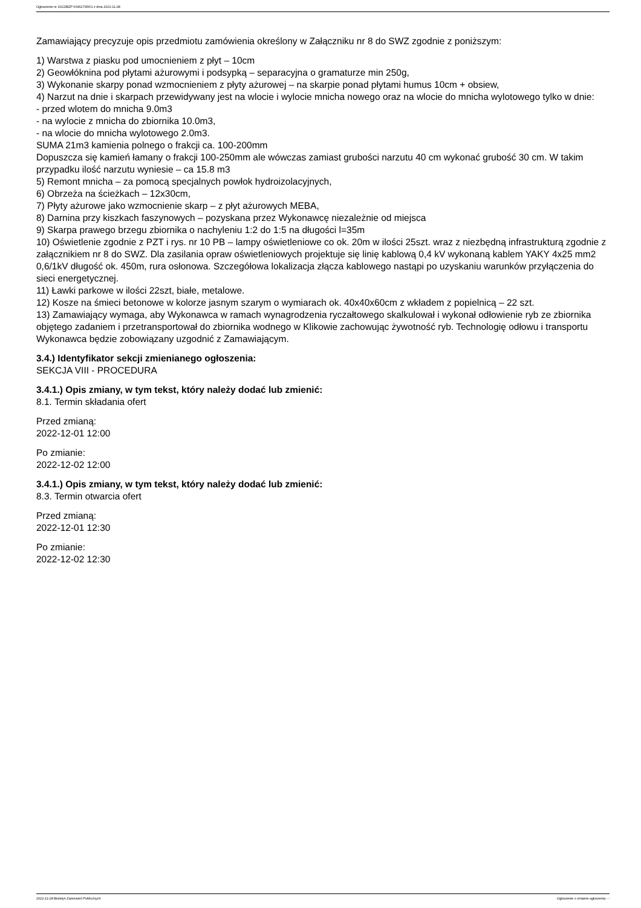Ogłoszenie nr 2022/BZP 00462795/01 z dnia 2022-11-28
Zamawiający precyzuje opis przedmiotu zamówienia określony w Załączniku nr 8 do SWZ zgodnie z poniższym:
1) Warstwa z piasku pod umocnieniem z płyt – 10cm
2) Geowłóknina pod płytami ażurowymi i podsypką – separacyjna o gramaturze min 250g,
3) Wykonanie skarpy ponad wzmocnieniem z płyty ażurowej – na skarpie ponad płytami humus 10cm + obsiew,
4) Narzut na dnie i skarpach przewidywany jest na wlocie i wylocie mnicha nowego oraz na wlocie do mnicha wylotowego tylko w dnie:
- przed wlotem do mnicha 9.0m3
- na wylocie z mnicha do zbiornika 10.0m3,
- na wlocie do mnicha wylotowego 2.0m3.
SUMA 21m3 kamienia polnego o frakcji ca. 100-200mm
Dopuszcza się kamień łamany o frakcji 100-250mm ale wówczas zamiast grubości narzutu 40 cm wykonać grubość 30 cm. W takim przypadku ilość narzutu wyniesie – ca 15.8 m3
5) Remont mnicha – za pomocą specjalnych powłok hydroizolacyjnych,
6) Obrzeża na ścieżkach – 12x30cm,
7) Płyty ażurowe jako wzmocnienie skarp – z płyt ażurowych MEBA,
8) Darnina przy kiszkach faszynowych – pozyskana przez Wykonawcę niezależnie od miejsca
9) Skarpa prawego brzegu zbiornika o nachyleniu 1:2 do 1:5 na długości l=35m
10) Oświetlenie zgodnie z PZT i rys. nr 10 PB – lampy oświetleniowe co ok. 20m w ilości 25szt. wraz z niezbędną infrastrukturą zgodnie z załącznikiem nr 8 do SWZ. Dla zasilania opraw oświetleniowych projektuje się linię kablową 0,4 kV wykonaną kablem YAKY 4x25 mm2 0,6/1kV długość ok. 450m, rura osłonowa. Szczegółowa lokalizacja złącza kablowego nastąpi po uzyskaniu warunków przyłączenia do sieci energetycznej.
11) Ławki parkowe w ilości 22szt, białe, metalowe.
12) Kosze na śmieci betonowe w kolorze jasnym szarym o wymiarach ok. 40x40x60cm z wkładem z popielnicą – 22 szt.
13) Zamawiający wymaga, aby Wykonawca w ramach wynagrodzenia ryczałtowego skalkulował i wykonał odłowienie ryb ze zbiornika objętego zadaniem i przetransportował do zbiornika wodnego w Klikowie zachowując żywotność ryb. Technologię odłowu i transportu Wykonawca będzie zobowiązany uzgodnić z Zamawiającym.
3.4.) Identyfikator sekcji zmienianego ogłoszenia:
SEKCJA VIII - PROCEDURA
3.4.1.) Opis zmiany, w tym tekst, który należy dodać lub zmienić:
8.1. Termin składania ofert
Przed zmianą:
2022-12-01 12:00
Po zmianie:
2022-12-02 12:00
3.4.1.) Opis zmiany, w tym tekst, który należy dodać lub zmienić:
8.3. Termin otwarcia ofert
Przed zmianą:
2022-12-01 12:30
Po zmianie:
2022-12-02 12:30
2022-11-28 Biuletyn Zamówień Publicznych Ogłoszenie o zmianie ogłoszenia - -